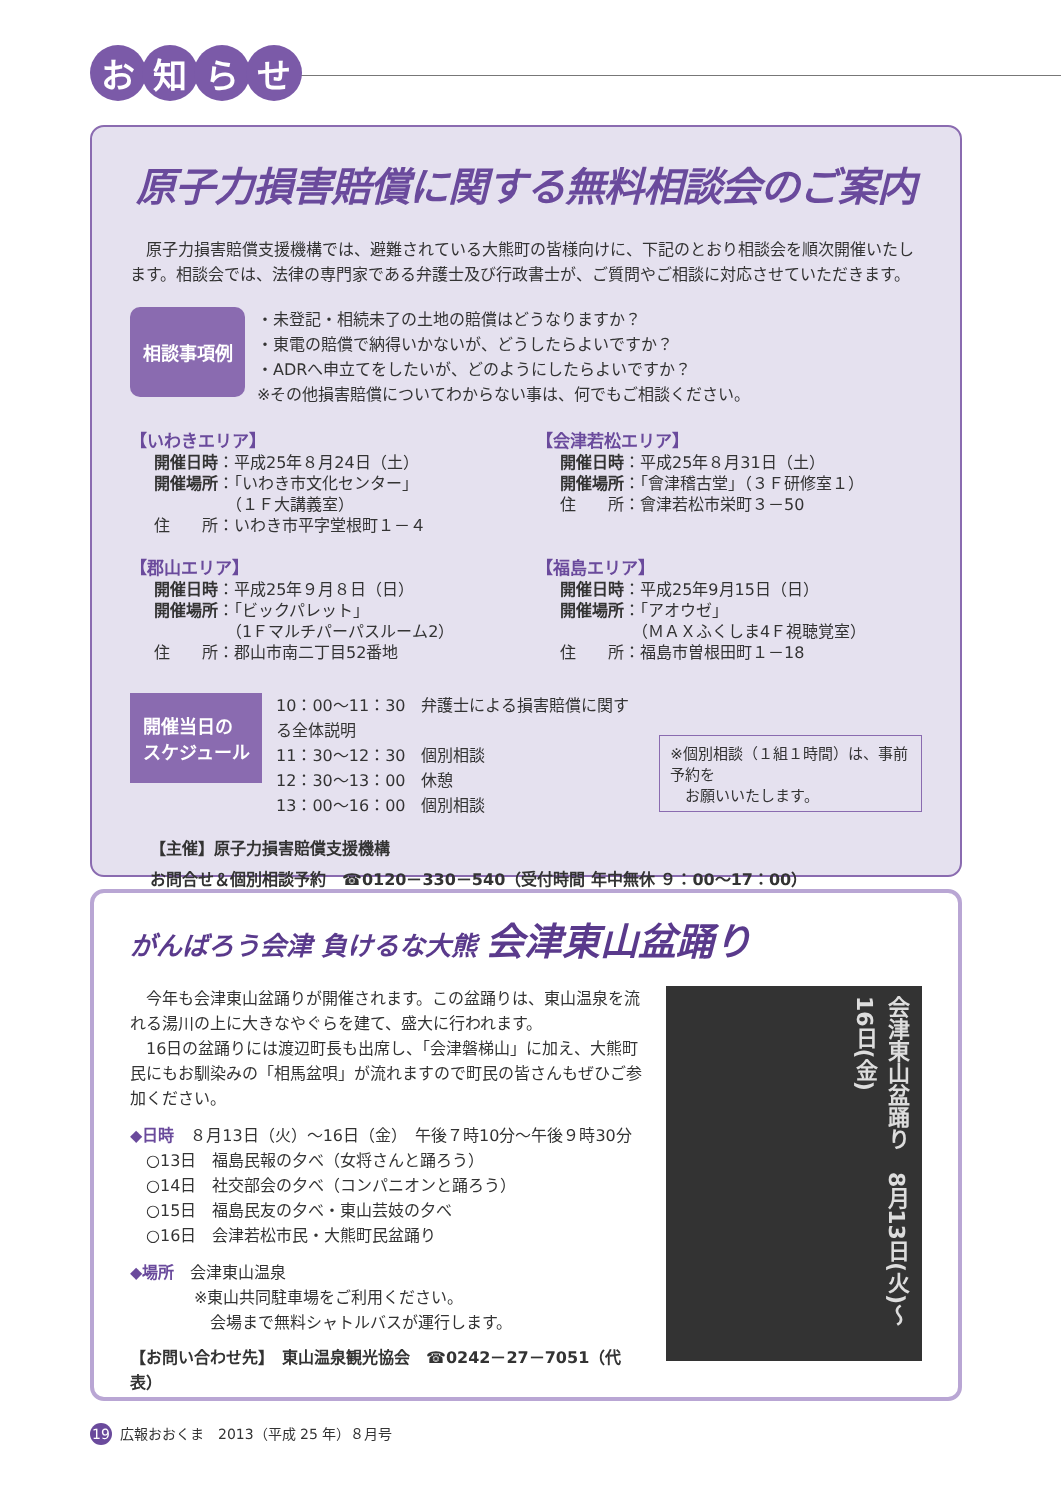お知らせ
原子力損害賠償に関する無料相談会のご案内
　原子力損害賠償支援機構では、避難されている大熊町の皆様向けに、下記のとおり相談会を順次開催いたします。相談会では、法律の専門家である弁護士及び行政書士が、ご質問やご相談に対応させていただきます。
相談事項例
・未登記・相続未了の土地の賠償はどうなりますか？
・東電の賠償で納得いかないが、どうしたらよいですか？
・ADRへ申立てをしたいが、どのようにしたらよいですか？
※その他損害賠償についてわからない事は、何でもご相談ください。
【いわきエリア】
開催日時：平成25年８月24日（土）
開催場所：「いわき市文化センター」
　　　　　（１Ｆ大講義室）
住　　所：いわき市平字堂根町１－４
【会津若松エリア】
開催日時：平成25年８月31日（土）
開催場所：「會津稽古堂」（３Ｆ研修室１）
住　　所：會津若松市栄町３－50
【郡山エリア】
開催日時：平成25年９月８日（日）
開催場所：「ビックパレット」
　　　　　（1Ｆマルチパーパスルーム2）
住　　所：郡山市南二丁目52番地
【福島エリア】
開催日時：平成25年9月15日（日）
開催場所：「アオウゼ」
　　　　　（ＭＡＸふくしま4Ｆ視聴覚室）
住　　所：福島市曽根田町１－18
開催当日の
スケジュール
10：00～11：30　弁護士による損害賠償に関する全体説明
11：30～12：30　個別相談
12：30～13：00　休憩
13：00～16：00　個別相談
※個別相談（１組１時間）は、事前予約を
　お願いいたします。
【主催】原子力損害賠償支援機構
お問合せ＆個別相談予約　☎0120－330－540（受付時間 年中無休 ９：00～17：00）
がんばろう会津 負けるな大熊 会津東山盆踊り
　今年も会津東山盆踊りが開催されます。この盆踊りは、東山温泉を流れる湯川の上に大きなやぐらを建て、盛大に行われます。
　16日の盆踊りには渡辺町長も出席し、「会津磐梯山」に加え、大熊町民にもお馴染みの「相馬盆唄」が流れますので町民の皆さんもぜひご参加ください。
◆日時　８月13日（火）～16日（金）　午後７時10分～午後９時30分
　○13日　福島民報の夕べ（女将さんと踊ろう）
　○14日　社交部会の夕べ（コンパニオンと踊ろう）
　○15日　福島民友の夕べ・東山芸妓の夕べ
　○16日　会津若松市民・大熊町民盆踊り
◆場所　会津東山温泉
　　　　※東山共同駐車場をご利用ください。
　　　　　会場まで無料シャトルバスが運行します。
【お問い合わせ先】　東山温泉観光協会　☎0242－27－7051（代表）
会津東山盆踊り　8月13日(火)～16日(金)
19 広報おおくま　2013（平成 25 年）８月号